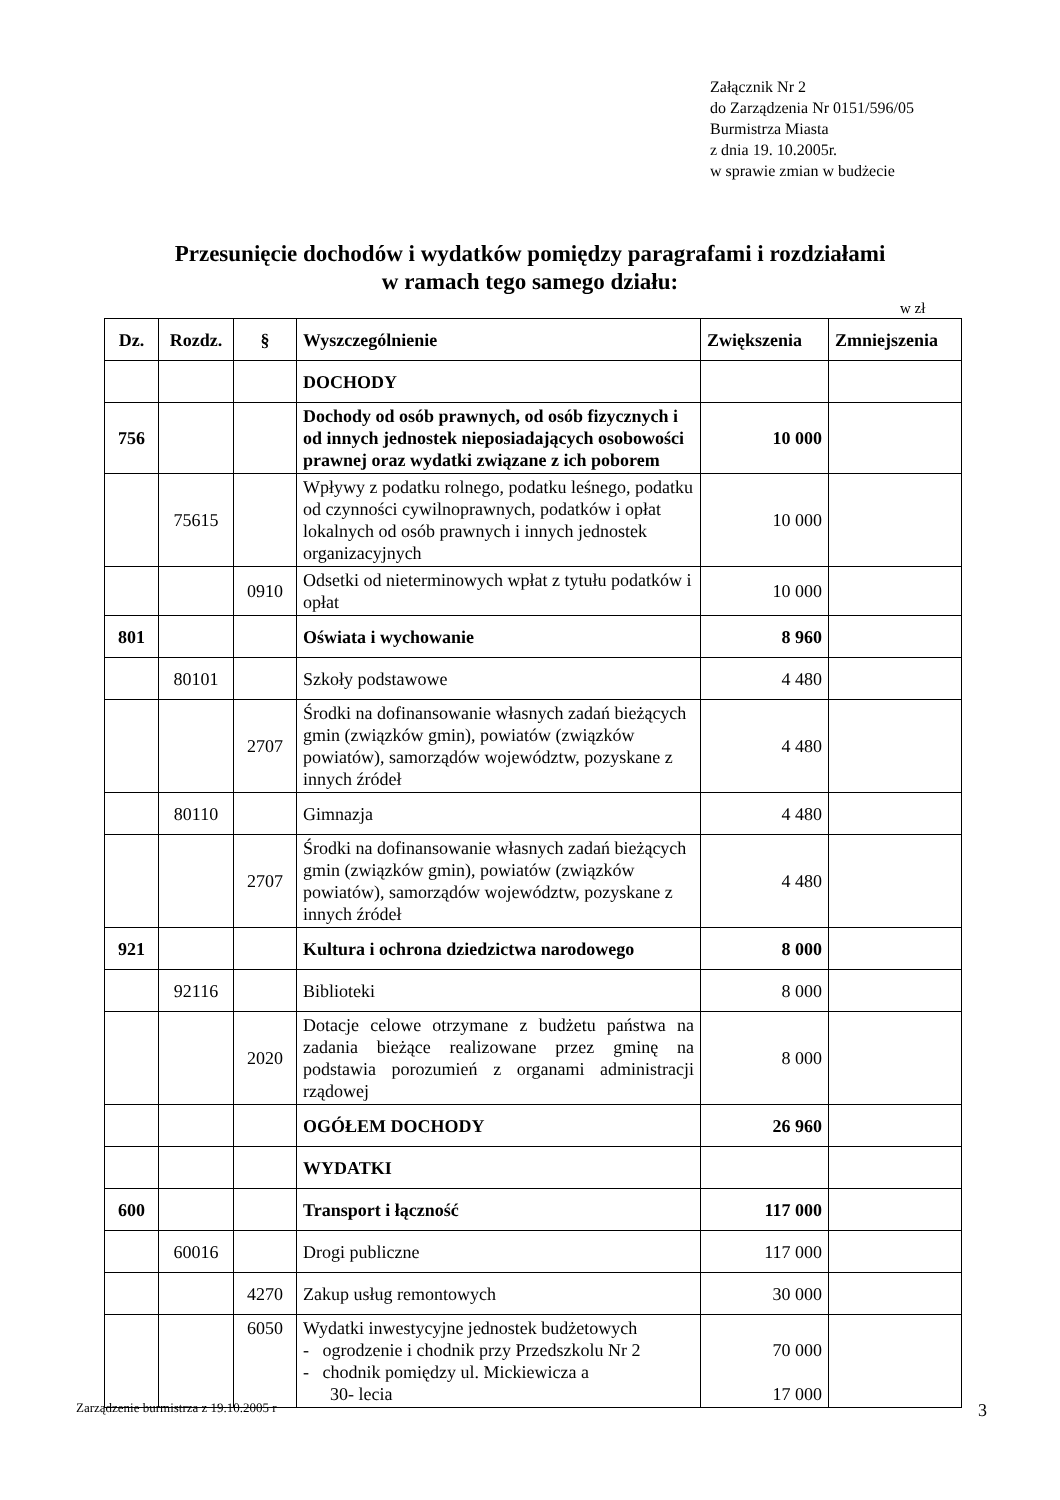Załącznik Nr 2
do Zarządzenia Nr 0151/596/05
Burmistrza Miasta
z dnia 19. 10.2005r.
w sprawie zmian w budżecie
Przesunięcie dochodów i wydatków pomiędzy paragrafami i rozdziałami
w ramach tego samego działu:
w zł
| Dz. | Rozdz. | § | Wyszczególnienie | Zwiększenia | Zmniejszenia |
| --- | --- | --- | --- | --- | --- |
| | | | DOCHODY | | |
| 756 | | | Dochody od osób prawnych, od osób fizycznych i od innych jednostek nieposiadających osobowości prawnej oraz wydatki związane z ich poborem | 10 000 | |
| | 75615 | | Wpływy z podatku rolnego, podatku leśnego, podatku od czynności cywilnoprawnych, podatków i opłat lokalnych od osób prawnych i innych jednostek organizacyjnych | 10 000 | |
| | | 0910 | Odsetki od nieterminowych wpłat z tytułu podatków i opłat | 10 000 | |
| 801 | | | Oświata i wychowanie | 8 960 | |
| | 80101 | | Szkoły podstawowe | 4 480 | |
| | | 2707 | Środki na dofinansowanie własnych zadań bieżących gmin (związków gmin), powiatów (związków powiatów), samorządów województw, pozyskane z innych źródeł | 4 480 | |
| | 80110 | | Gimnazja | 4 480 | |
| | | 2707 | Środki na dofinansowanie własnych zadań bieżących gmin (związków gmin), powiatów (związków powiatów), samorządów województw, pozyskane z innych źródeł | 4 480 | |
| 921 | | | Kultura i ochrona dziedzictwa narodowego | 8 000 | |
| | 92116 | | Biblioteki | 8 000 | |
| | | 2020 | Dotacje celowe otrzymane z budżetu państwa na zadania bieżące realizowane przez gminę na podstawia porozumień z organami administracji rządowej | 8 000 | |
| | | | OGÓŁEM DOCHODY | 26 960 | |
| | | | WYDATKI | | |
| 600 | | | Transport i łączność | 117 000 | |
| | 60016 | | Drogi publiczne | 117 000 | |
| | | 4270 | Zakup usług remontowych | 30 000 | |
| | | 6050 | Wydatki inwestycyjne jednostek budżetowych - ogrodzenie i chodnik przy Przedszkolu Nr 2 - chodnik pomiędzy ul. Mickiewicza a 30- lecia | 70 000 17 000 | |
Zarządzenie burmistrza z 19.10.2005 r
3